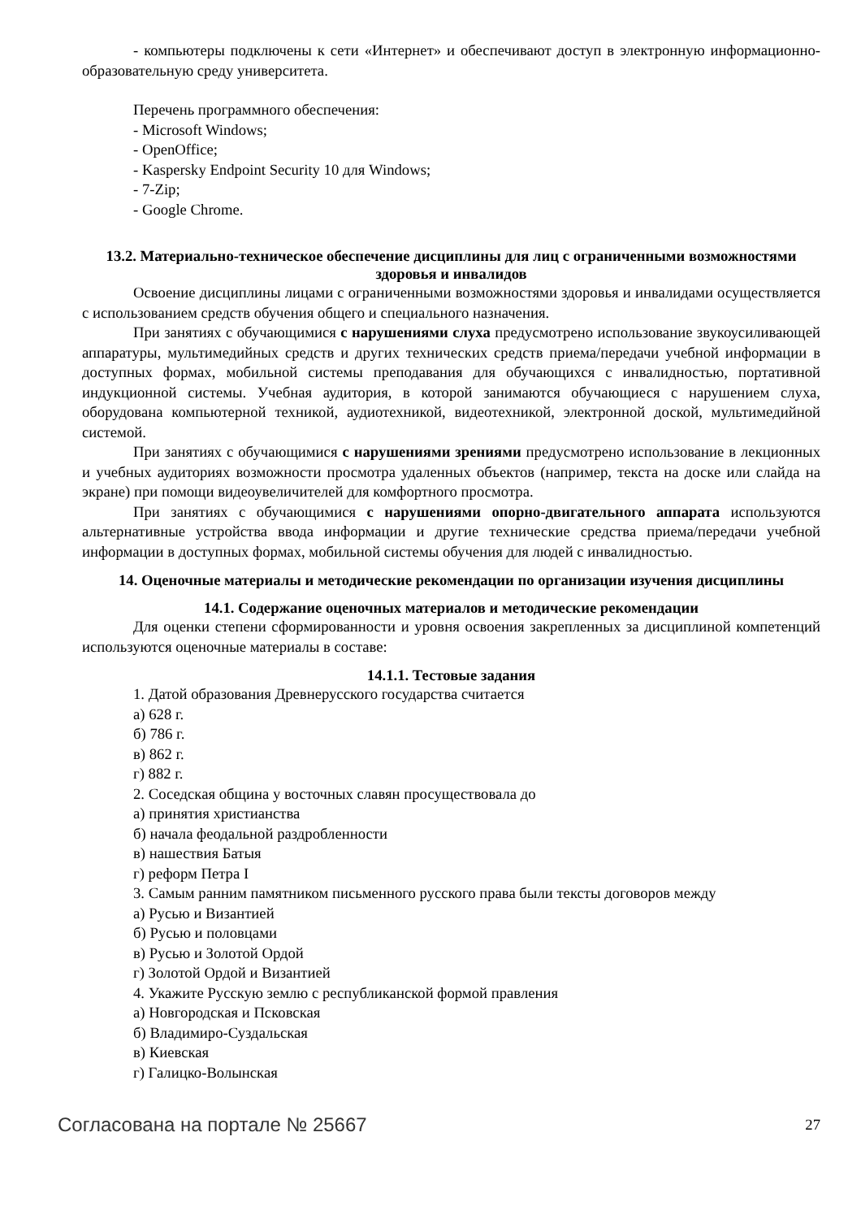- компьютеры подключены к сети «Интернет» и обеспечивают доступ в электронную информационно-образовательную среду университета.
Перечень программного обеспечения:
- Microsoft Windows;
- OpenOffice;
- Kaspersky Endpoint Security 10 для Windows;
- 7-Zip;
- Google Chrome.
13.2. Материально-техническое обеспечение дисциплины для лиц с ограниченными возможностями здоровья и инвалидов
Освоение дисциплины лицами с ограниченными возможностями здоровья и инвалидами осуществляется с использованием средств обучения общего и специального назначения.
При занятиях с обучающимися с нарушениями слуха предусмотрено использование звукоусиливающей аппаратуры, мультимедийных средств и других технических средств приема/передачи учебной информации в доступных формах, мобильной системы преподавания для обучающихся с инвалидностью, портативной индукционной системы. Учебная аудитория, в которой занимаются обучающиеся с нарушением слуха, оборудована компьютерной техникой, аудиотехникой, видеотехникой, электронной доской, мультимедийной системой.
При занятиях с обучающимися с нарушениями зрениями предусмотрено использование в лекционных и учебных аудиториях возможности просмотра удаленных объектов (например, текста на доске или слайда на экране) при помощи видеоувеличителей для комфортного просмотра.
При занятиях с обучающимися с нарушениями опорно-двигательного аппарата используются альтернативные устройства ввода информации и другие технические средства приема/передачи учебной информации в доступных формах, мобильной системы обучения для людей с инвалидностью.
14. Оценочные материалы и методические рекомендации по организации изучения дисциплины
14.1. Содержание оценочных материалов и методические рекомендации
Для оценки степени сформированности и уровня освоения закрепленных за дисциплиной компетенций используются оценочные материалы в составе:
14.1.1. Тестовые задания
1. Датой образования Древнерусского государства считается
а) 628 г.
б) 786 г.
в) 862 г.
г) 882 г.
2. Соседская община у восточных славян просуществовала до
а) принятия христианства
б) начала феодальной раздробленности
в) нашествия Батыя
г) реформ Петра I
3. Самым ранним памятником письменного русского права были тексты договоров между
а) Русью и Византией
б) Русью и половцами
в) Русью и Золотой Ордой
г) Золотой Ордой и Византией
4. Укажите Русскую землю с республиканской формой правления
а) Новгородская и Псковская
б) Владимиро-Суздальская
в) Киевская
г) Галицко-Волынская
Согласована на портале № 25667 27